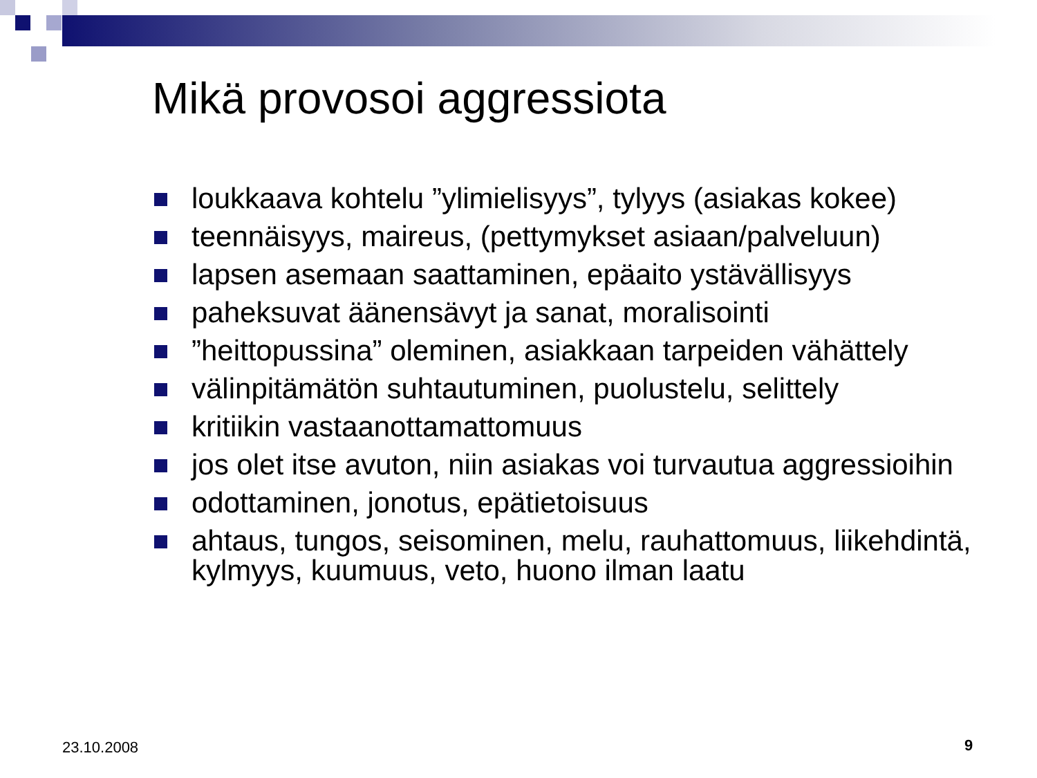Mikä provosoi aggressiota
loukkaava kohtelu ”ylimielisyys”, tylyys (asiakas kokee)
teennäisyys, maireus, (pettymykset asiaan/palveluun)
lapsen asemaan saattaminen, epäaito ystävällisyys
paheksuvat äänensävyt ja sanat, moralisointi
”heittopussina” oleminen, asiakkaan tarpeiden vähättely
välinpitämätön suhtautuminen, puolustelu, selittely
kritiikin vastaanottamattomuus
jos olet itse avuton, niin asiakas voi turvautua aggressioihin
odottaminen, jonotus, epätietoisuus
ahtaus, tungos, seisominen, melu, rauhattomuus, liikehdintä, kylmyys, kuumuus, veto, huono ilman laatu
23.10.2008 9